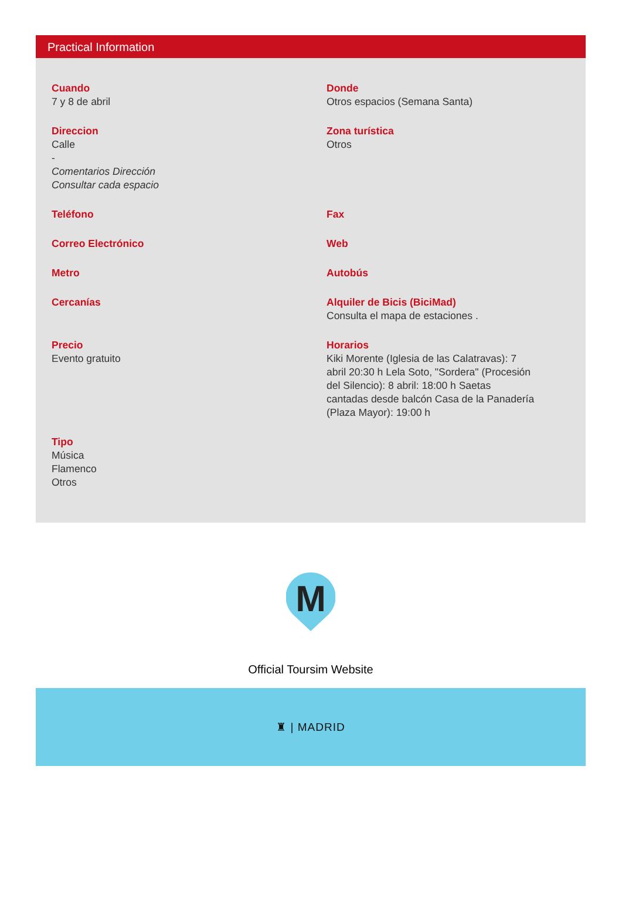Practical Information
Cuando
7 y 8 de abril
Donde
Otros espacios (Semana Santa)
Direccion
Calle
-
Comentarios Dirección
Consultar cada espacio
Zona turística
Otros
Teléfono
Fax
Correo Electrónico
Web
Metro
Autobús
Cercanías
Alquiler de Bicis (BiciMad)
Consulta el mapa de estaciones .
Precio
Evento gratuito
Horarios
Kiki Morente (Iglesia de las Calatravas): 7 abril 20:30 h Lela Soto, "Sordera" (Procesión del Silencio): 8 abril: 18:00 h Saetas cantadas desde balcón Casa de la Panadería (Plaza Mayor): 19:00 h
Tipo
Música
Flamenco
Otros
M
Official Toursim Website
♜ | MADRID